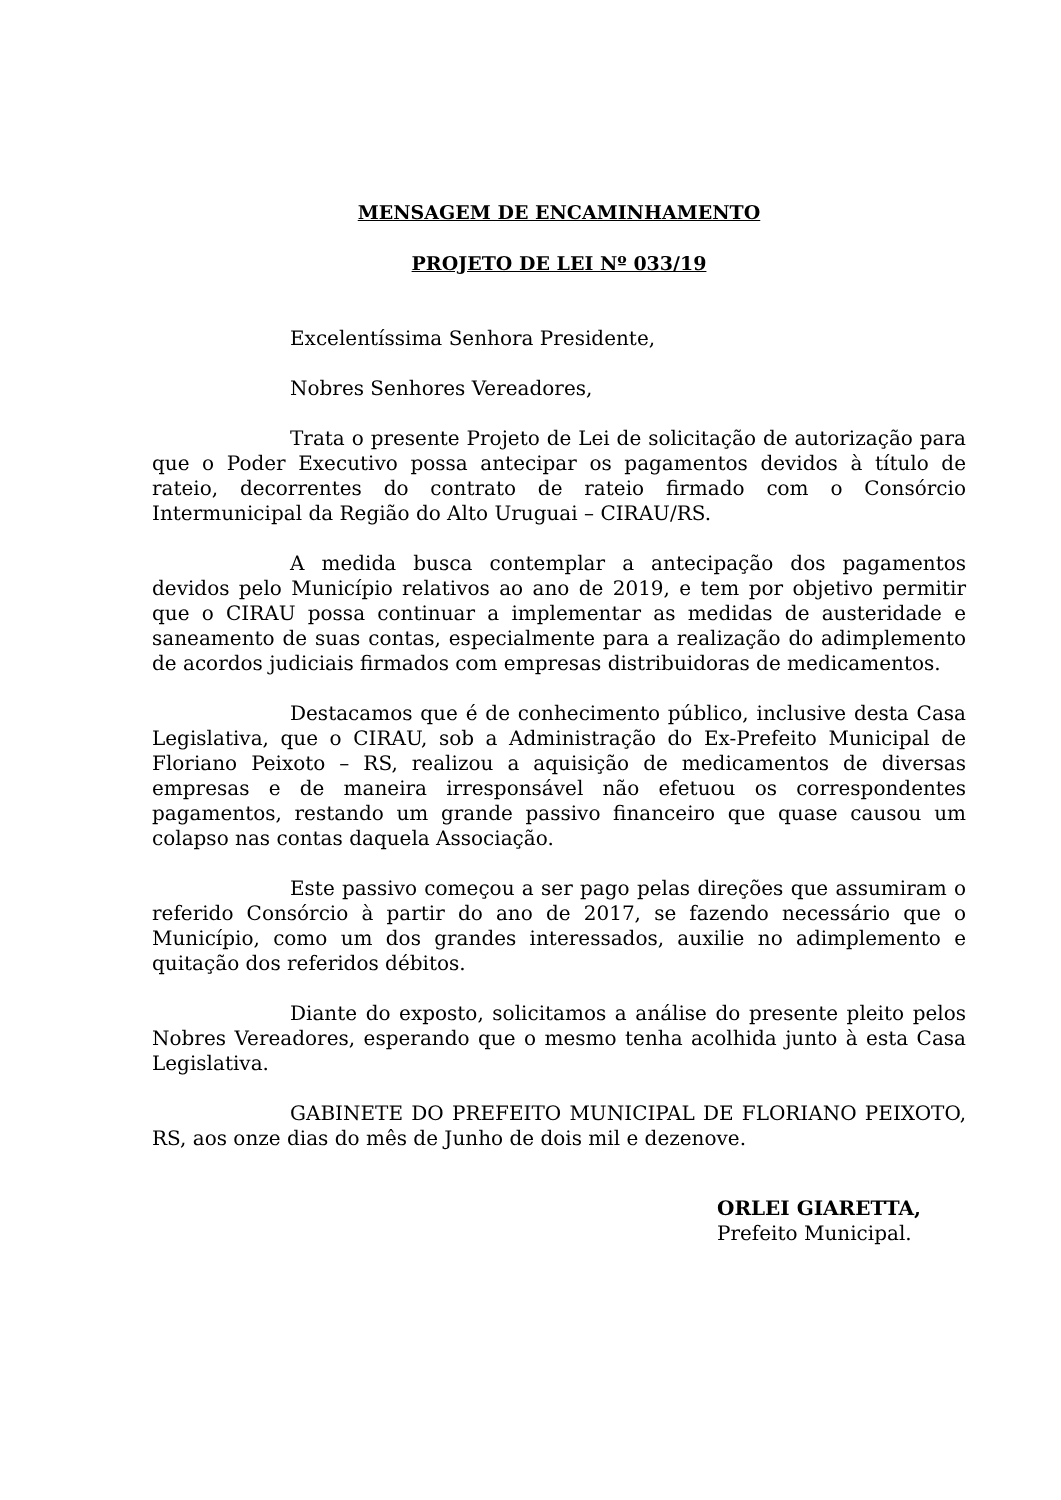MENSAGEM DE ENCAMINHAMENTO
PROJETO DE LEI Nº 033/19
Excelentíssima Senhora Presidente,
Nobres Senhores Vereadores,
Trata o presente Projeto de Lei de solicitação de autorização para que o Poder Executivo possa antecipar os pagamentos devidos à título de rateio, decorrentes do contrato de rateio firmado com o Consórcio Intermunicipal da Região do Alto Uruguai – CIRAU/RS.
A medida busca contemplar a antecipação dos pagamentos devidos pelo Município relativos ao ano de 2019, e tem por objetivo permitir que o CIRAU possa continuar a implementar as medidas de austeridade e saneamento de suas contas, especialmente para a realização do adimplemento de acordos judiciais firmados com empresas distribuidoras de medicamentos.
Destacamos que é de conhecimento público, inclusive desta Casa Legislativa, que o CIRAU, sob a Administração do Ex-Prefeito Municipal de Floriano Peixoto – RS, realizou a aquisição de medicamentos de diversas empresas e de maneira irresponsável não efetuou os correspondentes pagamentos, restando um grande passivo financeiro que quase causou um colapso nas contas daquela Associação.
Este passivo começou a ser pago pelas direções que assumiram o referido Consórcio à partir do ano de 2017, se fazendo necessário que o Município, como um dos grandes interessados, auxilie no adimplemento e quitação dos referidos débitos.
Diante do exposto, solicitamos a análise do presente pleito pelos Nobres Vereadores, esperando que o mesmo tenha acolhida junto à esta Casa Legislativa.
GABINETE DO PREFEITO MUNICIPAL DE FLORIANO PEIXOTO, RS, aos onze dias do mês de Junho de dois mil e dezenove.
ORLEI GIARETTA,
Prefeito Municipal.